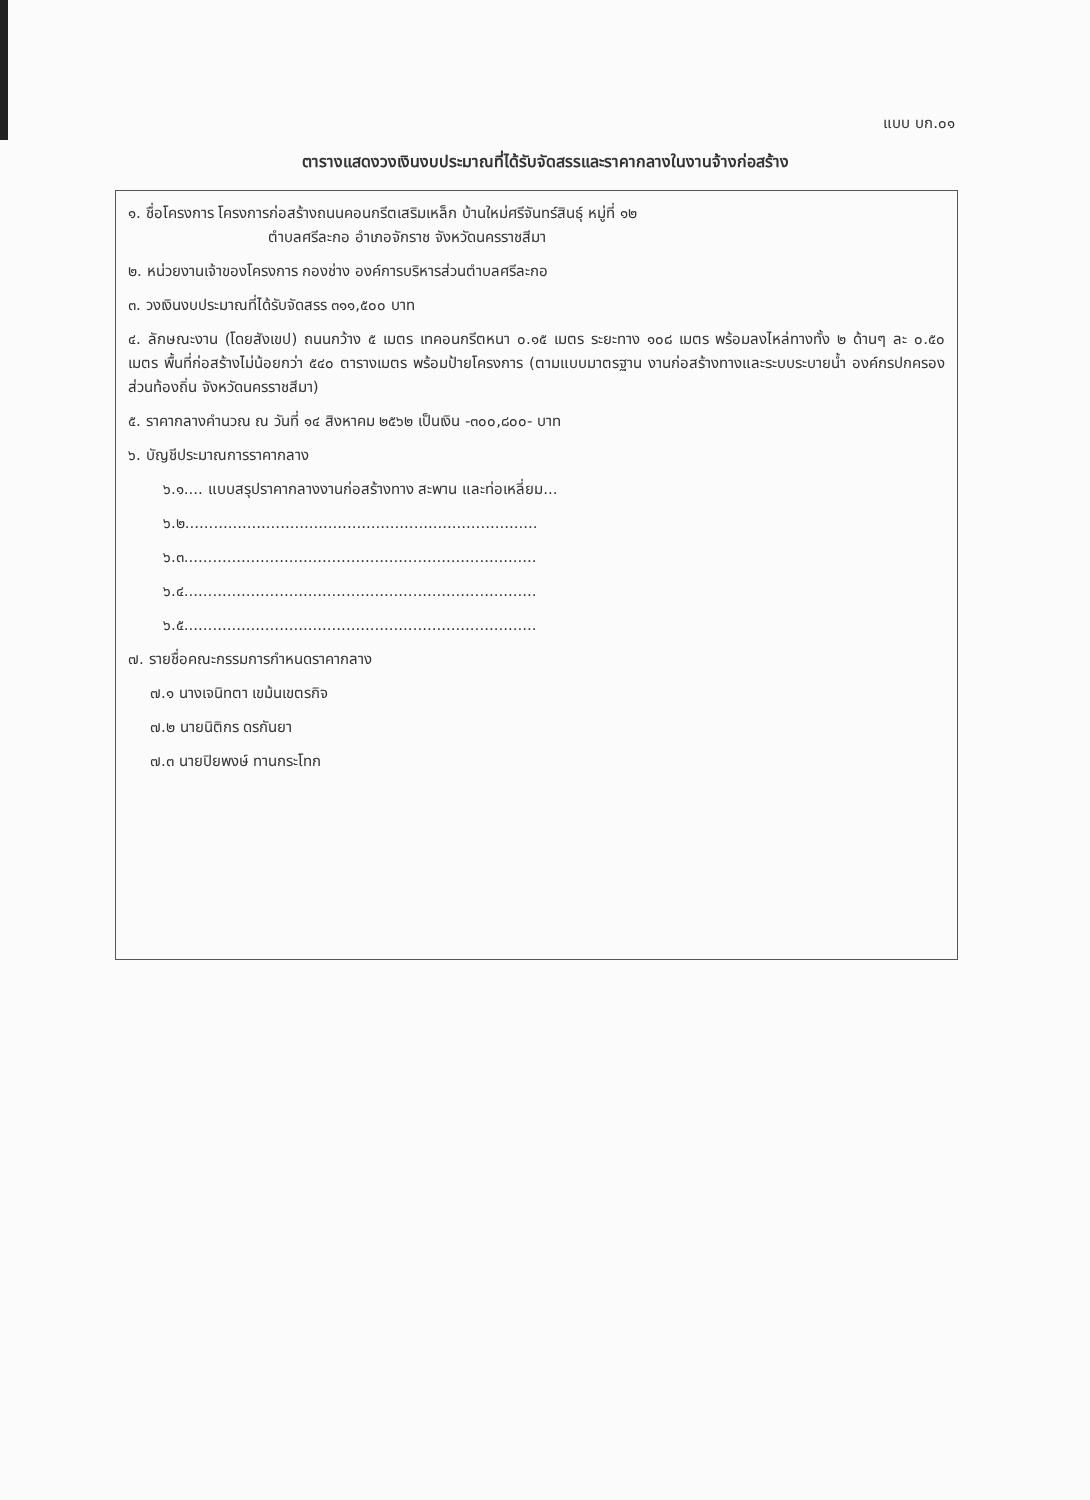แบบ บก.๐๑
ตารางแสดงวงเงินงบประมาณที่ได้รับจัดสรรและราคากลางในงานจ้างก่อสร้าง
๑. ชื่อโครงการ โครงการก่อสร้างถนนคอนกรีตเสริมเหล็ก บ้านใหม่ศรีจันทร์สินธุ์ หมู่ที่ ๑๒
ตำบลศรีละกอ อำเภอจักราช จังหวัดนครราชสีมา
๒. หน่วยงานเจ้าของโครงการ กองช่าง องค์การบริหารส่วนตำบลศรีละกอ
๓. วงเงินงบประมาณที่ได้รับจัดสรร ๓๑๑,๕๐๐ บาท
๔. ลักษณะงาน (โดยสังเขป) ถนนกว้าง ๕ เมตร เทคอนกรีตหนา ๐.๑๕ เมตร ระยะทาง ๑๐๘ เมตร พร้อมลงไหล่ทางทั้ง ๒ ด้านๆ ละ ๐.๕๐ เมตร พื้นที่ก่อสร้างไม่น้อยกว่า ๕๔๐ ตารางเมตร พร้อมป้ายโครงการ (ตามแบบมาตรฐาน งานก่อสร้างทางและระบบระบายน้ำ องค์กรปกครองส่วนท้องถิ่น จังหวัดนครราชสีมา)
๕. ราคากลางคำนวณ ณ วันที่ ๑๔ สิงหาคม ๒๕๖๒ เป็นเงิน -๓๐๐,๘๐๐- บาท
๖. บัญชีประมาณการราคากลาง
๖.๑.... แบบสรุปราคากลางงานก่อสร้างทาง สะพาน และท่อเหลี่ยม...
๖.๒..........................................................................
๖.๓..........................................................................
๖.๔..........................................................................
๖.๕..........................................................................
๗. รายชื่อคณะกรรมการกำหนดราคากลาง
๗.๑ นางเจนิทตา เขม้นเขตรกิจ
๗.๒ นายนิติกร ดรกันยา
๗.๓ นายปิยพงษ์ ทานกระโทก